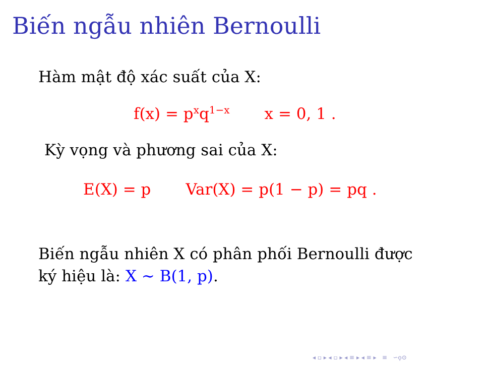Biến ngẫu nhiên Bernoulli
Hàm mật độ xác suất của X:
f(x) = p<sup>x</sup>q<sup>1−x</sup> x = 0, 1 .
Kỳ vọng và phương sai của X:
E(X) = p Var(X) = p(1 − p) = pq .
Biến ngẫu nhiên X có phân phối Bernoulli được
ký hiệu là: X ∼ B(1, p).
◂ ▫ ▸ ◂ ▫ ▸ ◂ ≡ ▸ ◂ ≡ ▸ ≡ ∽ϙ⊙